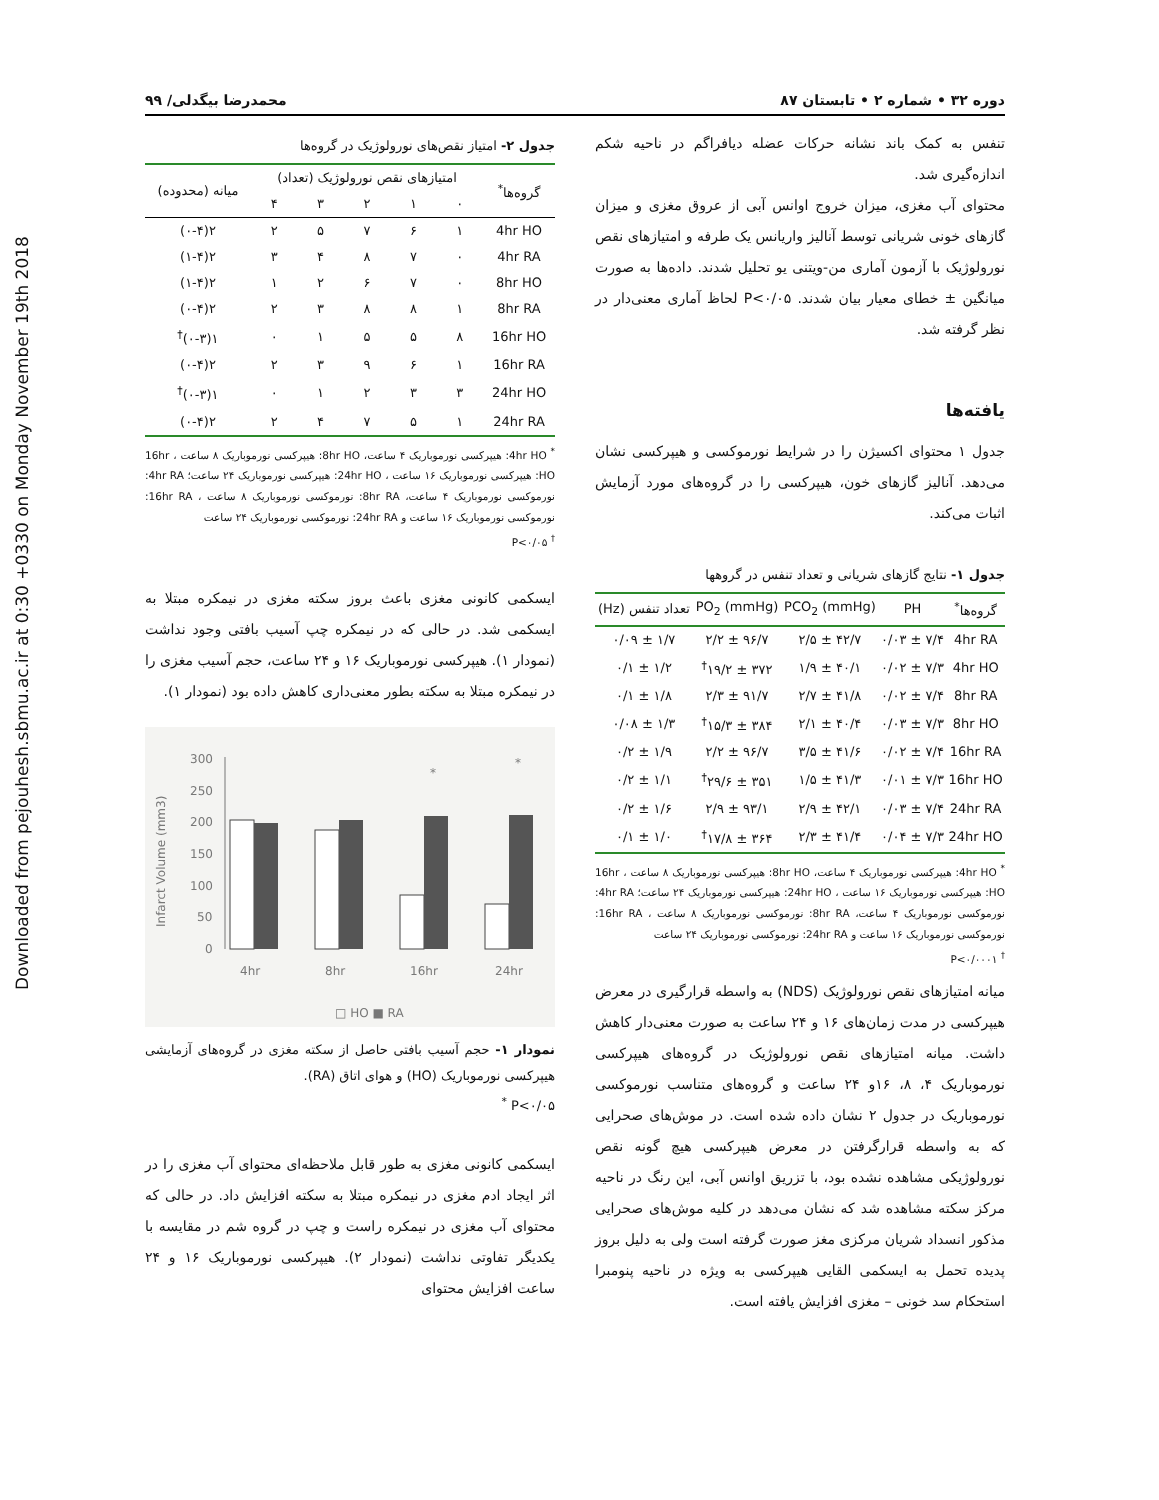Downloaded from pejouhesh.sbmu.ac.ir at 0:30 +0330 on Monday November 19th 2018
دوره ۳۲ • شماره ۲ • تابستان ۸۷ محمدرضا بیگدلی/ ۹۹
تنفس به کمک باند نشانه حرکات عضله دیافراگم در ناحیه شکم اندازه‌گیری شد.
محتوای آب مغزی، میزان خروج اوانس آبی از عروق مغزی و میزان گازهای خونی شریانی توسط آنالیز واریانس یک طرفه و امتیازهای نقص نورولوژیک با آزمون آماری من-ویتنی یو تحلیل شدند. داده‌ها به صورت میانگین ± خطای معیار بیان شدند. P<۰/۰۵ لحاظ آماری معنی‌دار در نظر گرفته شد.
یافته‌ها
جدول ۱ محتوای اکسیژن را در شرایط نورموکسی و هیپرکسی نشان می‌دهد. آنالیز گازهای خون، هیپرکسی را در گروه‌های مورد آزمایش اثبات می‌کند.
جدول ۱- نتایج گازهای شریانی و تعداد تنفس در گروهها
| گروه‌ها<sup>*</sup> | PH | PCO<sub>2</sub> (mmHg) | PO<sub>2</sub> (mmHg) | تعداد تنفس (Hz) |
| --- | --- | --- | --- | --- |
| 4hr RA | ۷/۴ ± ۰/۰۳ | ۴۲/۷ ± ۲/۵ | ۹۶/۷ ± ۲/۲ | ۱/۷ ± ۰/۰۹ |
| 4hr HO | ۷/۳ ± ۰/۰۲ | ۴۰/۱ ± ۱/۹ | ۳۷۲ ± ۱۹/۲<sup>†</sup> | ۱/۲ ± ۰/۱ |
| 8hr RA | ۷/۴ ± ۰/۰۲ | ۴۱/۸ ± ۲/۷ | ۹۱/۷ ± ۲/۳ | ۱/۸ ± ۰/۱ |
| 8hr HO | ۷/۳ ± ۰/۰۳ | ۴۰/۴ ± ۲/۱ | ۳۸۴ ± ۱۵/۳<sup>†</sup> | ۱/۳ ± ۰/۰۸ |
| 16hr RA | ۷/۴ ± ۰/۰۲ | ۴۱/۶ ± ۳/۵ | ۹۶/۷ ± ۲/۲ | ۱/۹ ± ۰/۲ |
| 16hr HO | ۷/۳ ± ۰/۰۱ | ۴۱/۳ ± ۱/۵ | ۳۵۱ ± ۲۹/۶<sup>†</sup> | ۱/۱ ± ۰/۲ |
| 24hr RA | ۷/۴ ± ۰/۰۳ | ۴۲/۱ ± ۲/۹ | ۹۳/۱ ± ۲/۹ | ۱/۶ ± ۰/۲ |
| 24hr HO | ۷/۳ ± ۰/۰۴ | ۴۱/۴ ± ۲/۳ | ۳۶۴ ± ۱۷/۸<sup>†</sup> | ۱/۰ ± ۰/۱ |
<sup>*</sup> 4hr HO: هیپرکسی نورموباریک ۴ ساعت، 8hr HO: هیپرکسی نورموباریک ۸ ساعت ، 16hr HO: هیپرکسی نورموباریک ۱۶ ساعت ، 24hr HO: هیپرکسی نورموباریک ۲۴ ساعت؛ 4hr RA: نورموکسی نورموباریک ۴ ساعت، 8hr RA: نورموکسی نورموباریک ۸ ساعت ، 16hr RA: نورموکسی نورموباریک ۱۶ ساعت و 24hr RA: نورموکسی نورموباریک ۲۴ ساعت
<sup>†</sup> P<۰/۰۰۰۱
میانه امتیازهای نقص نورولوژیک (NDS) به واسطه قرارگیری در معرض هیپرکسی در مدت زمان‌های ۱۶ و ۲۴ ساعت به صورت معنی‌دار کاهش داشت. میانه امتیازهای نقص نورولوژیک در گروه‌های هیپرکسی نورموباریک ۴، ۸، ۱۶و ۲۴ ساعت و گروه‌های متناسب نورموکسی نورموباریک در جدول ۲ نشان داده شده است. در موش‌های صحرایی که به واسطه قرارگرفتن در معرض هیپرکسی هیچ گونه نقص نورولوژیکی مشاهده نشده بود، با تزریق اوانس آبی، این رنگ در ناحیه مرکز سکته مشاهده شد که نشان می‌دهد در کلیه موش‌های صحرایی مذکور انسداد شریان مرکزی مغز صورت گرفته است ولی به دلیل بروز پدیده تحمل به ایسکمی القایی هیپرکسی به ویژه در ناحیه پنومبرا استحکام سد خونی – مغزی افزایش یافته است.
جدول ۲- امتیاز نقص‌های نورولوژیک در گروه‌ها
| گروه‌ها<sup>*</sup> | امتیازهای نقص نورولوژیک (تعداد) | | | | | میانه (محدوده) |
| --- | --- | --- | --- | --- | --- | --- |
| | ۰ | ۱ | ۲ | ۳ | ۴ | |
| 4hr HO | ۱ | ۶ | ۷ | ۵ | ۲ | ۲(۰-۴) |
| 4hr RA | ۰ | ۷ | ۸ | ۴ | ۳ | ۲(۱-۴) |
| 8hr HO | ۰ | ۷ | ۶ | ۲ | ۱ | ۲(۱-۴) |
| 8hr RA | ۱ | ۸ | ۸ | ۳ | ۲ | ۲(۰-۴) |
| 16hr HO | ۸ | ۵ | ۵ | ۱ | ۰ | ۱(۰-۳)<sup>†</sup> |
| 16hr RA | ۱ | ۶ | ۹ | ۳ | ۲ | ۲(۰-۴) |
| 24hr HO | ۳ | ۳ | ۲ | ۱ | ۰ | ۱(۰-۳)<sup>†</sup> |
| 24hr RA | ۱ | ۵ | ۷ | ۴ | ۲ | ۲(۰-۴) |
<sup>*</sup> 4hr HO: هیپرکسی نورموباریک ۴ ساعت، 8hr HO: هیپرکسی نورموباریک ۸ ساعت ، 16hr HO: هیپرکسی نورموباریک ۱۶ ساعت ، 24hr HO: هیپرکسی نورموباریک ۲۴ ساعت؛ 4hr RA: نورموکسی نورموباریک ۴ ساعت، 8hr RA: نورموکسی نورموباریک ۸ ساعت ، 16hr RA: نورموکسی نورموباریک ۱۶ ساعت و 24hr RA: نورموکسی نورموباریک ۲۴ ساعت
<sup>†</sup> P<۰/۰۵
ایسکمی کانونی مغزی باعث بروز سکته مغزی در نیمکره مبتلا به ایسکمی شد. در حالی که در نیمکره چپ آسیب بافتی وجود نداشت (نمودار ۱). هیپرکسی نورموباریک ۱۶ و ۲۴ ساعت، حجم آسیب مغزی را در نیمکره مبتلا به سکته بطور معنی‌داری کاهش داده بود (نمودار ۱).
Infarct Volume (mm3)
300
250
200
150
100
50
0
4hr
8hr
16hr
24hr
*
*
□ HO ■ RA
نمودار ۱- حجم آسیب بافتی حاصل از سکته مغزی در گروه‌های آزمایشی هیپرکسی نورموباریک (HO) و هوای اتاق (RA).
P<۰/۰۵ <sup>*</sup>
ایسکمی کانونی مغزی به طور قابل ملاحظه‌ای محتوای آب مغزی را در اثر ایجاد ادم مغزی در نیمکره مبتلا به سکته افزایش داد. در حالی که محتوای آب مغزی در نیمکره راست و چپ در گروه شم در مقایسه با یکدیگر تفاوتی نداشت (نمودار ۲). هیپرکسی نورموباریک ۱۶ و ۲۴ ساعت افزایش محتوای